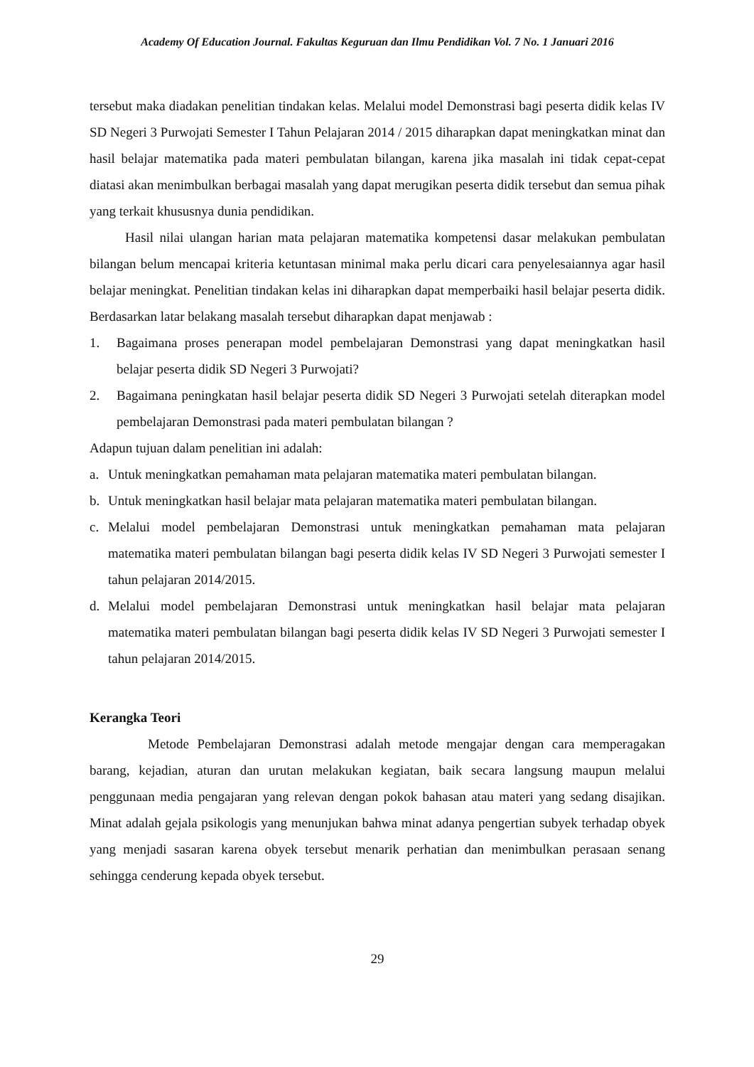Academy Of Education Journal. Fakultas Keguruan dan Ilmu Pendidikan Vol. 7 No. 1 Januari 2016
tersebut maka diadakan penelitian tindakan kelas. Melalui model Demonstrasi bagi peserta didik kelas IV SD Negeri 3 Purwojati Semester I Tahun Pelajaran 2014 / 2015 diharapkan dapat meningkatkan minat dan hasil belajar matematika pada materi pembulatan bilangan, karena jika masalah ini tidak cepat-cepat diatasi akan menimbulkan berbagai masalah yang dapat merugikan peserta didik tersebut dan semua pihak yang terkait khususnya dunia pendidikan.
Hasil nilai ulangan harian mata pelajaran matematika kompetensi dasar melakukan pembulatan bilangan belum mencapai kriteria ketuntasan minimal maka perlu dicari cara penyelesaiannya agar hasil belajar meningkat. Penelitian tindakan kelas ini diharapkan dapat memperbaiki hasil belajar peserta didik. Berdasarkan latar belakang masalah tersebut diharapkan dapat menjawab :
1. Bagaimana proses penerapan model pembelajaran Demonstrasi yang dapat meningkatkan hasil belajar peserta didik SD Negeri 3 Purwojati?
2. Bagaimana peningkatan hasil belajar peserta didik SD Negeri 3 Purwojati setelah diterapkan model pembelajaran Demonstrasi pada materi pembulatan bilangan ?
Adapun tujuan dalam penelitian ini adalah:
a. Untuk meningkatkan pemahaman mata pelajaran matematika materi pembulatan bilangan.
b. Untuk meningkatkan hasil belajar mata pelajaran matematika materi pembulatan bilangan.
c. Melalui model pembelajaran Demonstrasi untuk meningkatkan pemahaman mata pelajaran matematika materi pembulatan bilangan bagi peserta didik kelas IV SD Negeri 3 Purwojati semester I tahun pelajaran 2014/2015.
d. Melalui model pembelajaran Demonstrasi untuk meningkatkan hasil belajar mata pelajaran matematika materi pembulatan bilangan bagi peserta didik kelas IV SD Negeri 3 Purwojati semester I tahun pelajaran 2014/2015.
Kerangka Teori
Metode Pembelajaran Demonstrasi adalah metode mengajar dengan cara memperagakan barang, kejadian, aturan dan urutan melakukan kegiatan, baik secara langsung maupun melalui penggunaan media pengajaran yang relevan dengan pokok bahasan atau materi yang sedang disajikan. Minat adalah gejala psikologis yang menunjukan bahwa minat adanya pengertian subyek terhadap obyek yang menjadi sasaran karena obyek tersebut menarik perhatian dan menimbulkan perasaan senang sehingga cenderung kepada obyek tersebut.
29